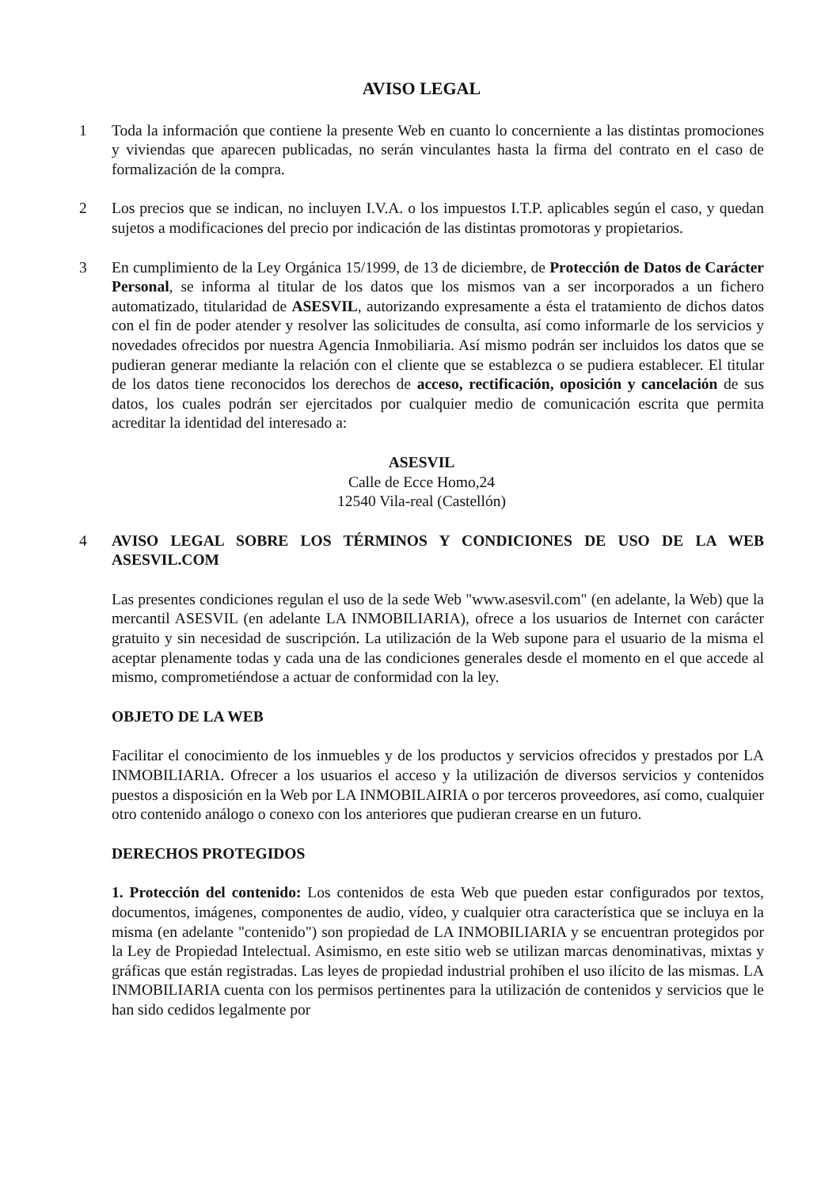AVISO LEGAL
1 Toda la información que contiene la presente Web en cuanto lo concerniente a las distintas promociones y viviendas que aparecen publicadas, no serán vinculantes hasta la firma del contrato en el caso de formalización de la compra.
2 Los precios que se indican, no incluyen I.V.A. o los impuestos I.T.P. aplicables según el caso, y quedan sujetos a modificaciones del precio por indicación de las distintas promotoras y propietarios.
3 En cumplimiento de la Ley Orgánica 15/1999, de 13 de diciembre, de Protección de Datos de Carácter Personal, se informa al titular de los datos que los mismos van a ser incorporados a un fichero automatizado, titularidad de ASESVIL, autorizando expresamente a ésta el tratamiento de dichos datos con el fin de poder atender y resolver las solicitudes de consulta, así como informarle de los servicios y novedades ofrecidos por nuestra Agencia Inmobiliaria. Así mismo podrán ser incluidos los datos que se pudieran generar mediante la relación con el cliente que se establezca o se pudiera establecer. El titular de los datos tiene reconocidos los derechos de acceso, rectificación, oposición y cancelación de sus datos, los cuales podrán ser ejercitados por cualquier medio de comunicación escrita que permita acreditar la identidad del interesado a:
ASESVIL
Calle de Ecce Homo,24
12540 Vila-real (Castellón)
4 AVISO LEGAL SOBRE LOS TÉRMINOS Y CONDICIONES DE USO DE LA WEB ASESVIL.COM
Las presentes condiciones regulan el uso de la sede Web "www.asesvil.com" (en adelante, la Web) que la mercantil ASESVIL (en adelante LA INMOBILIARIA), ofrece a los usuarios de Internet con carácter gratuito y sin necesidad de suscripción. La utilización de la Web supone para el usuario de la misma el aceptar plenamente todas y cada una de las condiciones generales desde el momento en el que accede al mismo, comprometiéndose a actuar de conformidad con la ley.
OBJETO DE LA WEB
Facilitar el conocimiento de los inmuebles y de los productos y servicios ofrecidos y prestados por LA INMOBILIARIA. Ofrecer a los usuarios el acceso y la utilización de diversos servicios y contenidos puestos a disposición en la Web por LA INMOBILAIRIA o por terceros proveedores, así como, cualquier otro contenido análogo o conexo con los anteriores que pudieran crearse en un futuro.
DERECHOS PROTEGIDOS
1. Protección del contenido: Los contenidos de esta Web que pueden estar configurados por textos, documentos, imágenes, componentes de audio, vídeo, y cualquier otra característica que se incluya en la misma (en adelante "contenido") son propiedad de LA INMOBILIARIA y se encuentran protegidos por la Ley de Propiedad Intelectual. Asimismo, en este sitio web se utilizan marcas denominativas, mixtas y gráficas que están registradas. Las leyes de propiedad industrial prohíben el uso ilícito de las mismas. LA INMOBILIARIA cuenta con los permisos pertinentes para la utilización de contenidos y servicios que le han sido cedidos legalmente por